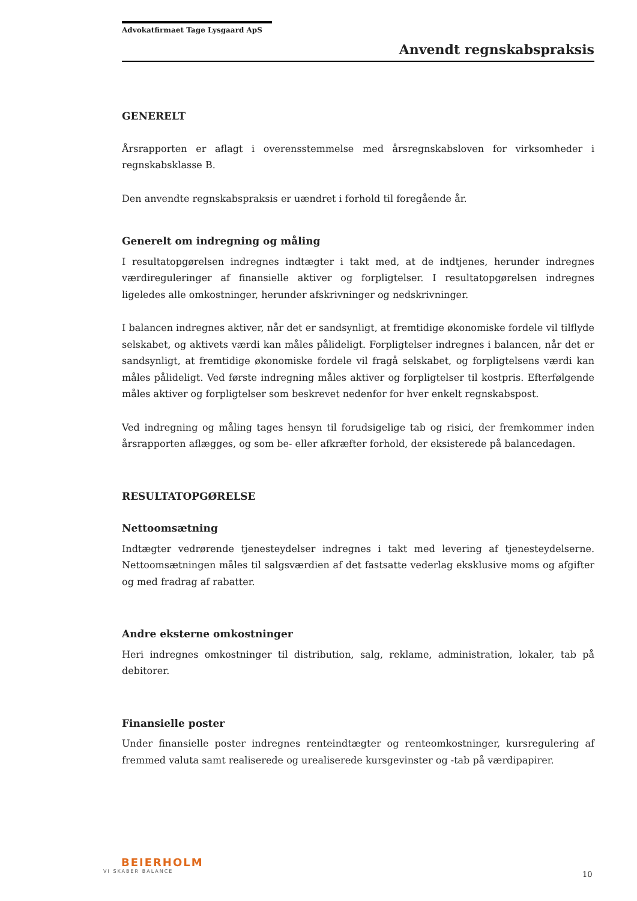Advokatfirmaet Tage Lysgaard ApS
Anvendt regnskabspraksis
GENERELT
Årsrapporten er aflagt i overensstemmelse med årsregnskabsloven for virksomheder i regnskabsklasse B.
Den anvendte regnskabspraksis er uændret i forhold til foregående år.
Generelt om indregning og måling
I resultatopgørelsen indregnes indtægter i takt med, at de indtjenes, herunder indregnes værdireguleringer af finansielle aktiver og forpligtelser. I resultatopgørelsen indregnes ligeledes alle omkostninger, herunder afskrivninger og nedskrivninger.
I balancen indregnes aktiver, når det er sandsynligt, at fremtidige økonomiske fordele vil tilflyde selskabet, og aktivets værdi kan måles pålideligt. Forpligtelser indregnes i balancen, når det er sandsynligt, at fremtidige økonomiske fordele vil fragå selskabet, og forpligtelsens værdi kan måles pålideligt. Ved første indregning måles aktiver og forpligtelser til kostpris. Efterfølgende måles aktiver og forpligtelser som beskrevet nedenfor for hver enkelt regnskabspost.
Ved indregning og måling tages hensyn til forudsigelige tab og risici, der fremkommer inden årsrapporten aflægges, og som be- eller afkræfter forhold, der eksisterede på balancedagen.
RESULTATOPGØRELSE
Nettoomsætning
Indtægter vedrørende tjenesteydelser indregnes i takt med levering af tjenesteydelserne. Nettoomsætningen måles til salgsværdien af det fastsatte vederlag eksklusive moms og afgifter og med fradrag af rabatter.
Andre eksterne omkostninger
Heri indregnes omkostninger til distribution, salg, reklame, administration, lokaler, tab på debitorer.
Finansielle poster
Under finansielle poster indregnes renteindtægter og renteomkostninger, kursregulering af fremmed valuta samt realiserede og urealiserede kursgevinster og -tab på værdipapirer.
BEIERHOLM
VI SKABER BALANCE
10